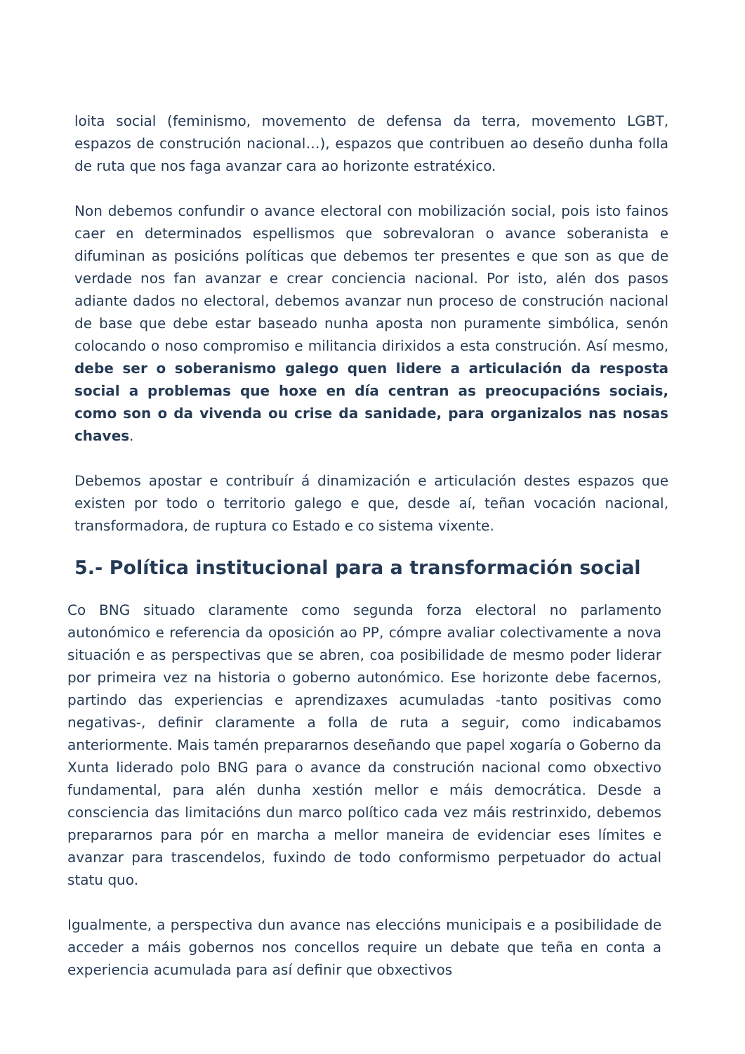loita social (feminismo, movemento de defensa da terra, movemento LGBT, espazos de construción nacional…), espazos que contribuen ao deseño dunha folla de ruta que nos faga avanzar cara ao horizonte estratéxico.
Non debemos confundir o avance electoral con mobilización social, pois isto fainos caer en determinados espellismos que sobrevaloran o avance soberanista e difuminan as posicións políticas que debemos ter presentes e que son as que de verdade nos fan avanzar e crear conciencia nacional. Por isto, alén dos pasos adiante dados no electoral, debemos avanzar nun proceso de construción nacional de base que debe estar baseado nunha aposta non puramente simbólica, senón colocando o noso compromiso e militancia dirixidos a esta construción. Así mesmo, debe ser o soberanismo galego quen lidere a articulación da resposta social a problemas que hoxe en día centran as preocupacións sociais, como son o da vivenda ou crise da sanidade, para organizalos nas nosas chaves.
Debemos apostar e contribuír á dinamización e articulación destes espazos que existen por todo o territorio galego e que, desde aí, teñan vocación nacional, transformadora, de ruptura co Estado e co sistema vixente.
5.- Política institucional para a transformación social
Co BNG situado claramente como segunda forza electoral no parlamento autonómico e referencia da oposición ao PP, cómpre avaliar colectivamente a nova situación e as perspectivas que se abren, coa posibilidade de mesmo poder liderar por primeira vez na historia o goberno autonómico. Ese horizonte debe facernos, partindo das experiencias e aprendizaxes acumuladas -tanto positivas como negativas-, definir claramente a folla de ruta a seguir, como indicabamos anteriormente. Mais tamén prepararnos deseñando que papel xogaría o Goberno da Xunta liderado polo BNG para o avance da construción nacional como obxectivo fundamental, para alén dunha xestión mellor e máis democrática. Desde a consciencia das limitacións dun marco político cada vez máis restrinxido, debemos prepararnos para pór en marcha a mellor maneira de evidenciar eses límites e avanzar para trascendelos, fuxindo de todo conformismo perpetuador do actual statu quo.
Igualmente, a perspectiva dun avance nas eleccións municipais e a posibilidade de acceder a máis gobernos nos concellos require un debate que teña en conta a experiencia acumulada para así definir que obxectivos